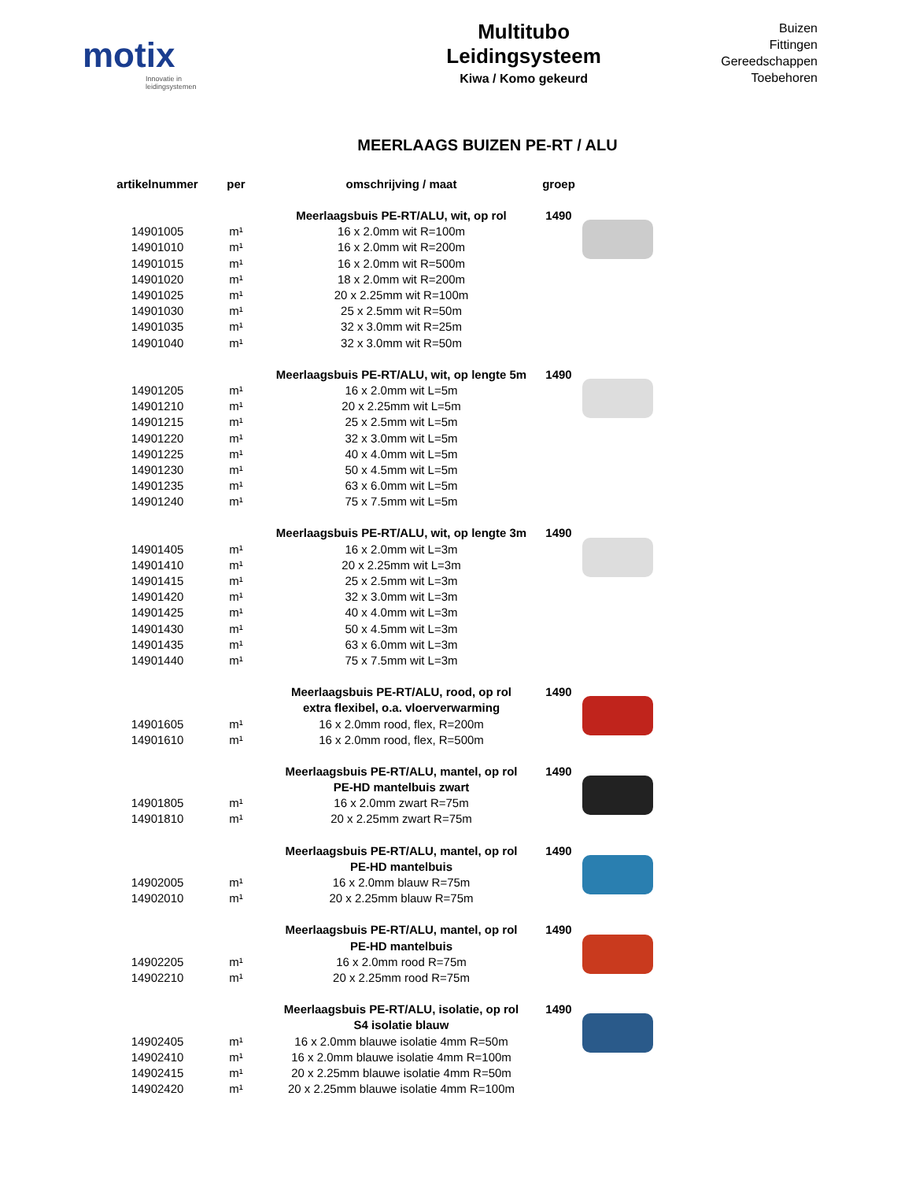motix
Innovatie in leidingsystemen
Multitubo
Leidingsysteem
Kiwa / Komo gekeurd
Buizen
Fittingen
Gereedschappen
Toebehoren
MEERLAAGS BUIZEN PE-RT / ALU
| artikelnummer | per | omschrijving / maat | groep | |
| --- | --- | --- | --- | --- |
| | | Meerlaagsbuis PE-RT/ALU, wit, op rol | 1490 | |
| 14901005 | m¹ | 16 x 2.0mm wit R=100m | | |
| 14901010 | m¹ | 16 x 2.0mm wit R=200m | | |
| 14901015 | m¹ | 16 x 2.0mm wit R=500m | | |
| 14901020 | m¹ | 18 x 2.0mm wit R=200m | | |
| 14901025 | m¹ | 20 x 2.25mm wit R=100m | | |
| 14901030 | m¹ | 25 x 2.5mm wit R=50m | | |
| 14901035 | m¹ | 32 x 3.0mm wit R=25m | | |
| 14901040 | m¹ | 32 x 3.0mm wit R=50m | | |
| | | Meerlaagsbuis PE-RT/ALU, wit, op lengte 5m | 1490 | |
| 14901205 | m¹ | 16 x 2.0mm wit L=5m | | |
| 14901210 | m¹ | 20 x 2.25mm wit L=5m | | |
| 14901215 | m¹ | 25 x 2.5mm wit L=5m | | |
| 14901220 | m¹ | 32 x 3.0mm wit L=5m | | |
| 14901225 | m¹ | 40 x 4.0mm wit L=5m | | |
| 14901230 | m¹ | 50 x 4.5mm wit L=5m | | |
| 14901235 | m¹ | 63 x 6.0mm wit L=5m | | |
| 14901240 | m¹ | 75 x 7.5mm wit L=5m | | |
| | | Meerlaagsbuis PE-RT/ALU, wit, op lengte 3m | 1490 | |
| 14901405 | m¹ | 16 x 2.0mm wit L=3m | | |
| 14901410 | m¹ | 20 x 2.25mm wit L=3m | | |
| 14901415 | m¹ | 25 x 2.5mm wit L=3m | | |
| 14901420 | m¹ | 32 x 3.0mm wit L=3m | | |
| 14901425 | m¹ | 40 x 4.0mm wit L=3m | | |
| 14901430 | m¹ | 50 x 4.5mm wit L=3m | | |
| 14901435 | m¹ | 63 x 6.0mm wit L=3m | | |
| 14901440 | m¹ | 75 x 7.5mm wit L=3m | | |
| | | Meerlaagsbuis PE-RT/ALU, rood, op rol | 1490 | |
| | | extra flexibel, o.a. vloerverwarming | | |
| 14901605 | m¹ | 16 x 2.0mm rood, flex, R=200m | | |
| 14901610 | m¹ | 16 x 2.0mm rood, flex, R=500m | | |
| | | Meerlaagsbuis PE-RT/ALU, mantel, op rol | 1490 | |
| | | PE-HD mantelbuis zwart | | |
| 14901805 | m¹ | 16 x 2.0mm zwart R=75m | | |
| 14901810 | m¹ | 20 x 2.25mm zwart R=75m | | |
| | | Meerlaagsbuis PE-RT/ALU, mantel, op rol | 1490 | |
| | | PE-HD mantelbuis | | |
| 14902005 | m¹ | 16 x 2.0mm blauw R=75m | | |
| 14902010 | m¹ | 20 x 2.25mm blauw R=75m | | |
| | | Meerlaagsbuis PE-RT/ALU, mantel, op rol | 1490 | |
| | | PE-HD mantelbuis | | |
| 14902205 | m¹ | 16 x 2.0mm rood R=75m | | |
| 14902210 | m¹ | 20 x 2.25mm rood R=75m | | |
| | | Meerlaagsbuis PE-RT/ALU, isolatie, op rol | 1490 | |
| | | S4 isolatie blauw | | |
| 14902405 | m¹ | 16 x 2.0mm blauwe isolatie 4mm R=50m | | |
| 14902410 | m¹ | 16 x 2.0mm blauwe isolatie 4mm R=100m | | |
| 14902415 | m¹ | 20 x 2.25mm blauwe isolatie 4mm R=50m | | |
| 14902420 | m¹ | 20 x 2.25mm blauwe isolatie 4mm R=100m | | |